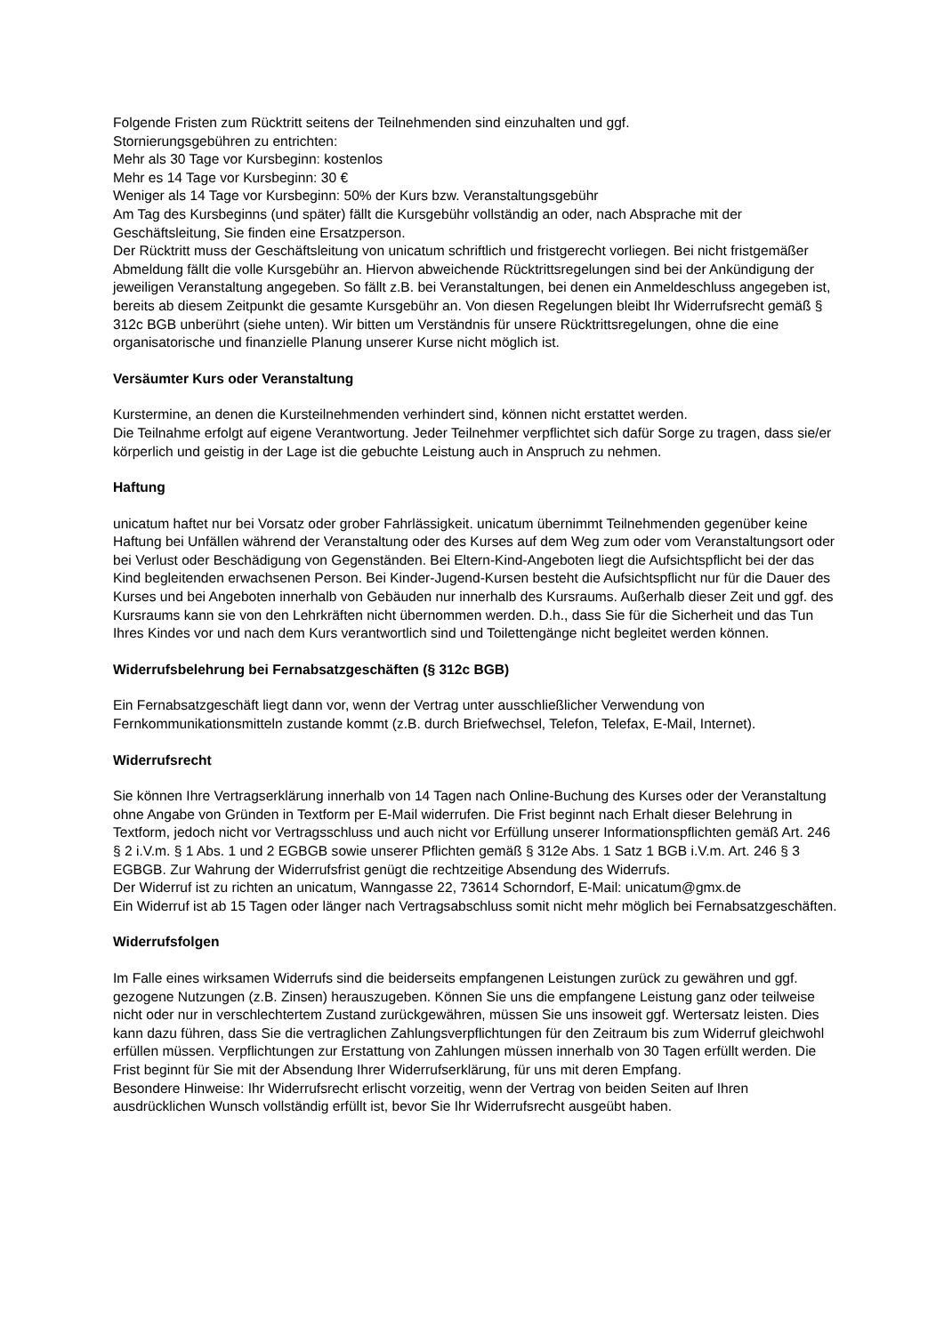Folgende Fristen zum Rücktritt seitens der Teilnehmenden sind einzuhalten und ggf.
Stornierungsgebühren zu entrichten:
Mehr als 30 Tage vor Kursbeginn: kostenlos
Mehr es 14 Tage vor Kursbeginn: 30 €
Weniger als 14 Tage vor Kursbeginn: 50% der Kurs bzw. Veranstaltungsgebühr
Am Tag des Kursbeginns (und später) fällt die Kursgebühr vollständig an oder, nach Absprache mit der Geschäftsleitung, Sie finden eine Ersatzperson.
Der Rücktritt muss der Geschäftsleitung von unicatum schriftlich und fristgerecht vorliegen. Bei nicht fristgemäßer Abmeldung fällt die volle Kursgebühr an. Hiervon abweichende Rücktrittsregelungen sind bei der Ankündigung der jeweiligen Veranstaltung angegeben. So fällt z.B. bei Veranstaltungen, bei denen ein Anmeldeschluss angegeben ist, bereits ab diesem Zeitpunkt die gesamte Kursgebühr an. Von diesen Regelungen bleibt Ihr Widerrufsrecht gemäß § 312c BGB unberührt (siehe unten). Wir bitten um Verständnis für unsere Rücktrittsregelungen, ohne die eine organisatorische und finanzielle Planung unserer Kurse nicht möglich ist.
Versäumter Kurs oder Veranstaltung
Kurstermine, an denen die Kursteilnehmenden verhindert sind, können nicht erstattet werden.
Die Teilnahme erfolgt auf eigene Verantwortung. Jeder Teilnehmer verpflichtet sich dafür Sorge zu tragen, dass sie/er körperlich und geistig in der Lage ist die gebuchte Leistung auch in Anspruch zu nehmen.
Haftung
unicatum haftet nur bei Vorsatz oder grober Fahrlässigkeit. unicatum übernimmt Teilnehmenden gegenüber keine Haftung bei Unfällen während der Veranstaltung oder des Kurses auf dem Weg zum oder vom Veranstaltungsort oder bei Verlust oder Beschädigung von Gegenständen. Bei Eltern-Kind-Angeboten liegt die Aufsichtspflicht bei der das Kind begleitenden erwachsenen Person. Bei Kinder-Jugend-Kursen besteht die Aufsichtspflicht nur für die Dauer des Kurses und bei Angeboten innerhalb von Gebäuden nur innerhalb des Kursraums. Außerhalb dieser Zeit und ggf. des Kursraums kann sie von den Lehrkräften nicht übernommen werden. D.h., dass Sie für die Sicherheit und das Tun Ihres Kindes vor und nach dem Kurs verantwortlich sind und Toilettengänge nicht begleitet werden können.
Widerrufsbelehrung bei Fernabsatzgeschäften (§ 312c BGB)
Ein Fernabsatzgeschäft liegt dann vor, wenn der Vertrag unter ausschließlicher Verwendung von Fernkommunikationsmitteln zustande kommt (z.B. durch Briefwechsel, Telefon, Telefax, E-Mail, Internet).
Widerrufsrecht
Sie können Ihre Vertragserklärung innerhalb von 14 Tagen nach Online-Buchung des Kurses oder der Veranstaltung ohne Angabe von Gründen in Textform per E-Mail widerrufen. Die Frist beginnt nach Erhalt dieser Belehrung in Textform, jedoch nicht vor Vertragsschluss und auch nicht vor Erfüllung unserer Informationspflichten gemäß Art. 246 § 2 i.V.m. § 1 Abs. 1 und 2 EGBGB sowie unserer Pflichten gemäß § 312e Abs. 1 Satz 1 BGB i.V.m. Art. 246 § 3 EGBGB. Zur Wahrung der Widerrufsfrist genügt die rechtzeitige Absendung des Widerrufs.
Der Widerruf ist zu richten an unicatum, Wanngasse 22, 73614 Schorndorf, E-Mail: unicatum@gmx.de
Ein Widerruf ist ab 15 Tagen oder länger nach Vertragsabschluss somit nicht mehr möglich bei Fernabsatzgeschäften.
Widerrufsfolgen
Im Falle eines wirksamen Widerrufs sind die beiderseits empfangenen Leistungen zurück zu gewähren und ggf. gezogene Nutzungen (z.B. Zinsen) herauszugeben. Können Sie uns die empfangene Leistung ganz oder teilweise nicht oder nur in verschlechtertem Zustand zurückgewähren, müssen Sie uns insoweit ggf. Wertersatz leisten. Dies kann dazu führen, dass Sie die vertraglichen Zahlungsverpflichtungen für den Zeitraum bis zum Widerruf gleichwohl erfüllen müssen. Verpflichtungen zur Erstattung von Zahlungen müssen innerhalb von 30 Tagen erfüllt werden. Die Frist beginnt für Sie mit der Absendung Ihrer Widerrufserklärung, für uns mit deren Empfang.
Besondere Hinweise: Ihr Widerrufsrecht erlischt vorzeitig, wenn der Vertrag von beiden Seiten auf Ihren ausdrücklichen Wunsch vollständig erfüllt ist, bevor Sie Ihr Widerrufsrecht ausgeübt haben.